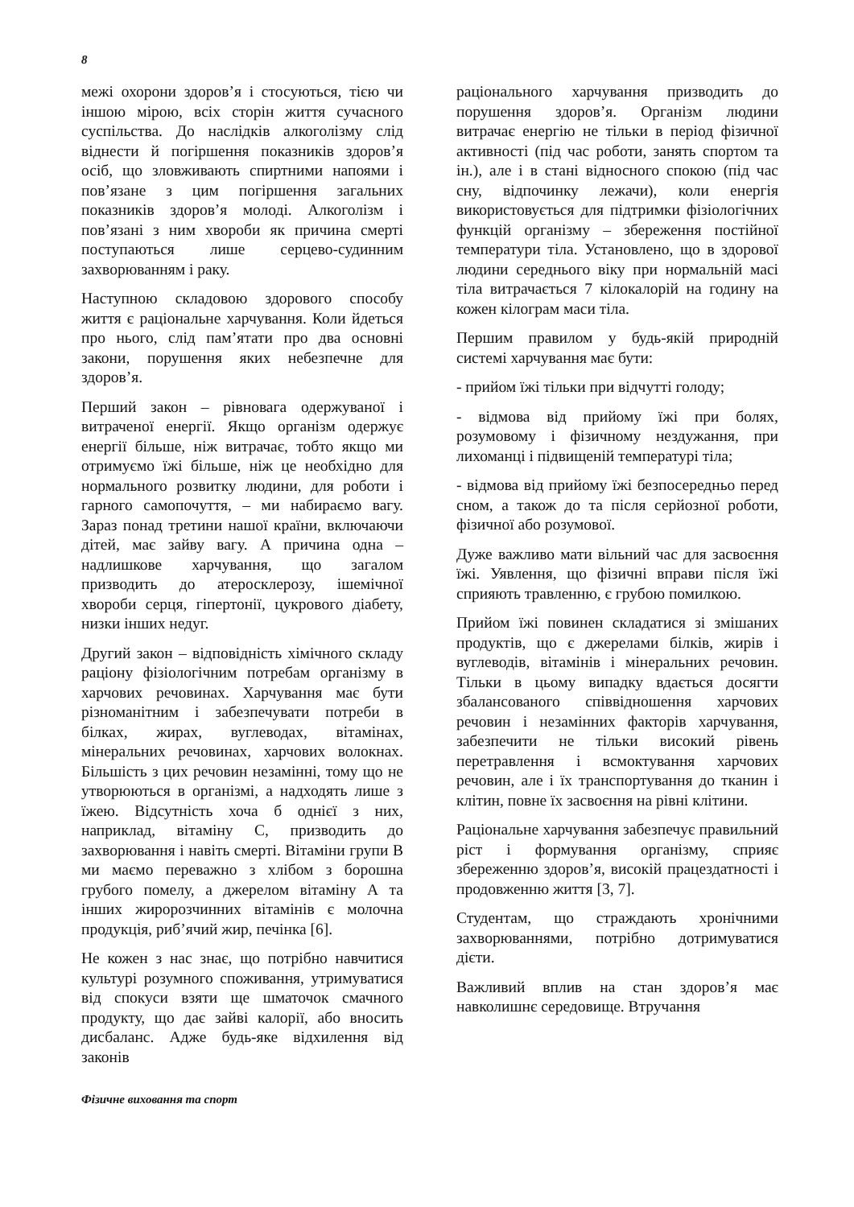8
межі охорони здоров’я і стосуються, тією чи іншою мірою, всіх сторін життя сучасного суспільства. До наслідків алкоголізму слід віднести й погіршення показників здоров’я осіб, що зловживають спиртними напоями і пов’язане з цим погіршення загальних показників здоров’я молоді. Алкоголізм і пов’язані з ним хвороби як причина смерті поступаються лише серцево-судинним захворюванням і раку.
Наступною складовою здорового способу життя є раціональне харчування. Коли йдеться про нього, слід пам’ятати про два основні закони, порушення яких небезпечне для здоров’я.
Перший закон – рівновага одержуваної і витраченої енергії. Якщо організм одержує енергії більше, ніж витрачає, тобто якщо ми отримуємо їжі більше, ніж це необхідно для нормального розвитку людини, для роботи і гарного самопочуття, – ми набираємо вагу. Зараз понад третини нашої країни, включаючи дітей, має зайву вагу. А причина одна – надлишкове харчування, що загалом призводить до атеросклерозу, ішемічної хвороби серця, гіпертонії, цукрового діабету, низки інших недуг.
Другий закон – відповідність хімічного складу раціону фізіологічним потребам організму в харчових речовинах. Харчування має бути різноманітним і забезпечувати потреби в білках, жирах, вуглеводах, вітамінах, мінеральних речовинах, харчових волокнах. Більшість з цих речовин незамінні, тому що не утворюються в організмі, а надходять лише з їжею. Відсутність хоча б однієї з них, наприклад, вітаміну С, призводить до захворювання і навіть смерті. Вітаміни групи В ми маємо переважно з хлібом з борошна грубого помелу, а джерелом вітаміну А та інших жиророзчинних вітамінів є молочна продукція, риб’ячий жир, печінка [6].
Не кожен з нас знає, що потрібно навчитися культурі розумного споживання, утримуватися від спокуси взяти ще шматочок смачного продукту, що дає зайві калорії, або вносить дисбаланс. Адже будь-яке відхилення від законів
раціонального харчування призводить до порушення здоров’я. Організм людини витрачає енергію не тільки в період фізичної активності (під час роботи, занять спортом та ін.), але і в стані відносного спокою (під час сну, відпочинку лежачи), коли енергія використовується для підтримки фізіологічних функцій організму – збереження постійної температури тіла. Установлено, що в здорової людини середнього віку при нормальній масі тіла витрачається 7 кілокалорій на годину на кожен кілограм маси тіла.
Першим правилом у будь-якій природній системі харчування має бути:
- прийом їжі тільки при відчутті голоду;
- відмова від прийому їжі при болях, розумовому і фізичному нездужання, при лихоманці і підвищеній температурі тіла;
- відмова від прийому їжі безпосередньо перед сном, а також до та після серйозної роботи, фізичної або розумової.
Дуже важливо мати вільний час для засвоєння їжі. Уявлення, що фізичні вправи після їжі сприяють травленню, є грубою помилкою.
Прийом їжі повинен складатися зі змішаних продуктів, що є джерелами білків, жирів і вуглеводів, вітамінів і мінеральних речовин. Тільки в цьому випадку вдається досягти збалансованого співвідношення харчових речовин і незамінних факторів харчування, забезпечити не тільки високий рівень перетравлення і всмоктування харчових речовин, але і їх транспортування до тканин і клітин, повне їх засвоєння на рівні клітини.
Раціональне харчування забезпечує правильний ріст і формування організму, сприяє збереженню здоров’я, високій працездатності і продовженню життя [3, 7].
Студентам, що страждають хронічними захворюваннями, потрібно дотримуватися дієти.
Важливий вплив на стан здоров’я має навколишнє середовище. Втручання
Фізичне виховання та спорт